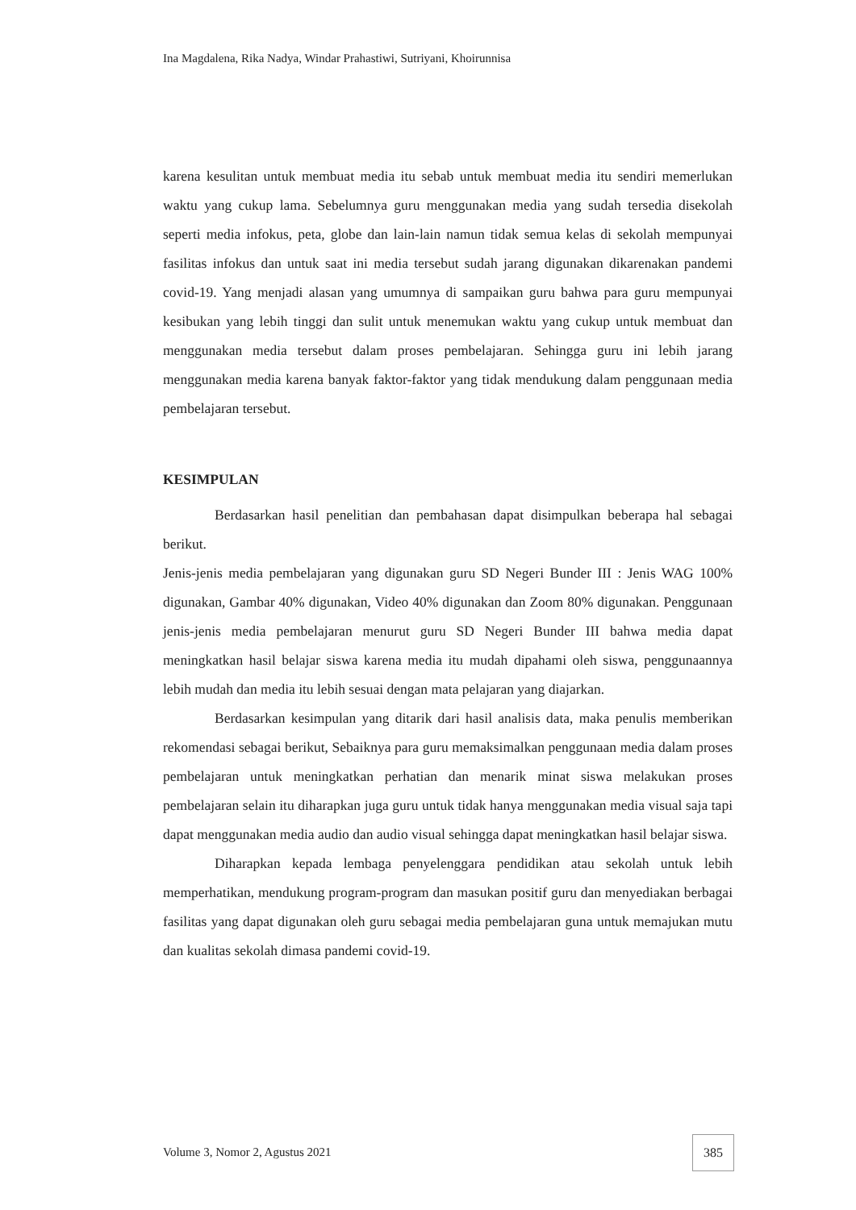Ina Magdalena, Rika Nadya, Windar Prahastiwi, Sutriyani, Khoirunnisa
karena kesulitan untuk membuat media itu sebab untuk membuat media itu sendiri memerlukan waktu yang cukup lama. Sebelumnya guru menggunakan media yang sudah tersedia disekolah seperti media infokus, peta, globe dan lain-lain namun tidak semua kelas di sekolah mempunyai fasilitas infokus dan untuk saat ini media tersebut sudah jarang digunakan dikarenakan pandemi covid-19. Yang menjadi alasan yang umumnya di sampaikan guru bahwa para guru mempunyai kesibukan yang lebih tinggi dan sulit untuk menemukan waktu yang cukup untuk membuat dan menggunakan media tersebut dalam proses pembelajaran. Sehingga guru ini lebih jarang menggunakan media karena banyak faktor-faktor yang tidak mendukung dalam penggunaan media pembelajaran tersebut.
KESIMPULAN
Berdasarkan hasil penelitian dan pembahasan dapat disimpulkan beberapa hal sebagai berikut.
Jenis-jenis media pembelajaran yang digunakan guru SD Negeri Bunder III : Jenis WAG 100% digunakan, Gambar 40% digunakan, Video 40% digunakan dan Zoom 80% digunakan. Penggunaan jenis-jenis media pembelajaran menurut guru SD Negeri Bunder III bahwa media dapat meningkatkan hasil belajar siswa karena media itu mudah dipahami oleh siswa, penggunaannya lebih mudah dan media itu lebih sesuai dengan mata pelajaran yang diajarkan.
Berdasarkan kesimpulan yang ditarik dari hasil analisis data, maka penulis memberikan rekomendasi sebagai berikut, Sebaiknya para guru memaksimalkan penggunaan media dalam proses pembelajaran untuk meningkatkan perhatian dan menarik minat siswa melakukan proses pembelajaran selain itu diharapkan juga guru untuk tidak hanya menggunakan media visual saja tapi dapat menggunakan media audio dan audio visual sehingga dapat meningkatkan hasil belajar siswa.
Diharapkan kepada lembaga penyelenggara pendidikan atau sekolah untuk lebih memperhatikan, mendukung program-program dan masukan positif guru dan menyediakan berbagai fasilitas yang dapat digunakan oleh guru sebagai media pembelajaran guna untuk memajukan mutu dan kualitas sekolah dimasa pandemi covid-19.
Volume 3, Nomor 2, Agustus 2021
385